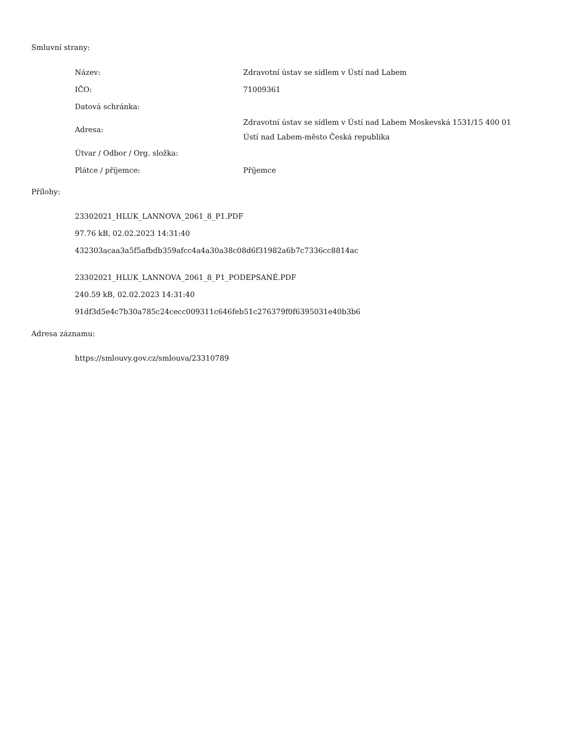Smluvní strany:
| Název: | Zdravotní ústav se sídlem v Ústí nad Labem |
| IČO: | 71009361 |
| Datová schránka: | |
| Adresa: | Zdravotní ústav se sídlem v Ústí nad Labem Moskevská 1531/15 400 01 Ústí nad Labem-město Česká republika |
| Útvar / Odbor / Org. složka: | |
| Plátce / příjemce: | Příjemce |
Přílohy:
23302021_HLUK_LANNOVA_2061_8_P1.PDF
97.76 kB, 02.02.2023 14:31:40
432303acaa3a5f5afbdb359afcc4a4a30a38c08d6f31982a6b7c7336cc8814ac
23302021_HLUK_LANNOVA_2061_8_P1_PODEPSANÉ.PDF
240.59 kB, 02.02.2023 14:31:40
91df3d5e4c7b30a785c24cecc009311c646feb51c276379f0f6395031e40b3b6
Adresa záznamu:
https://smlouvy.gov.cz/smlouva/23310789